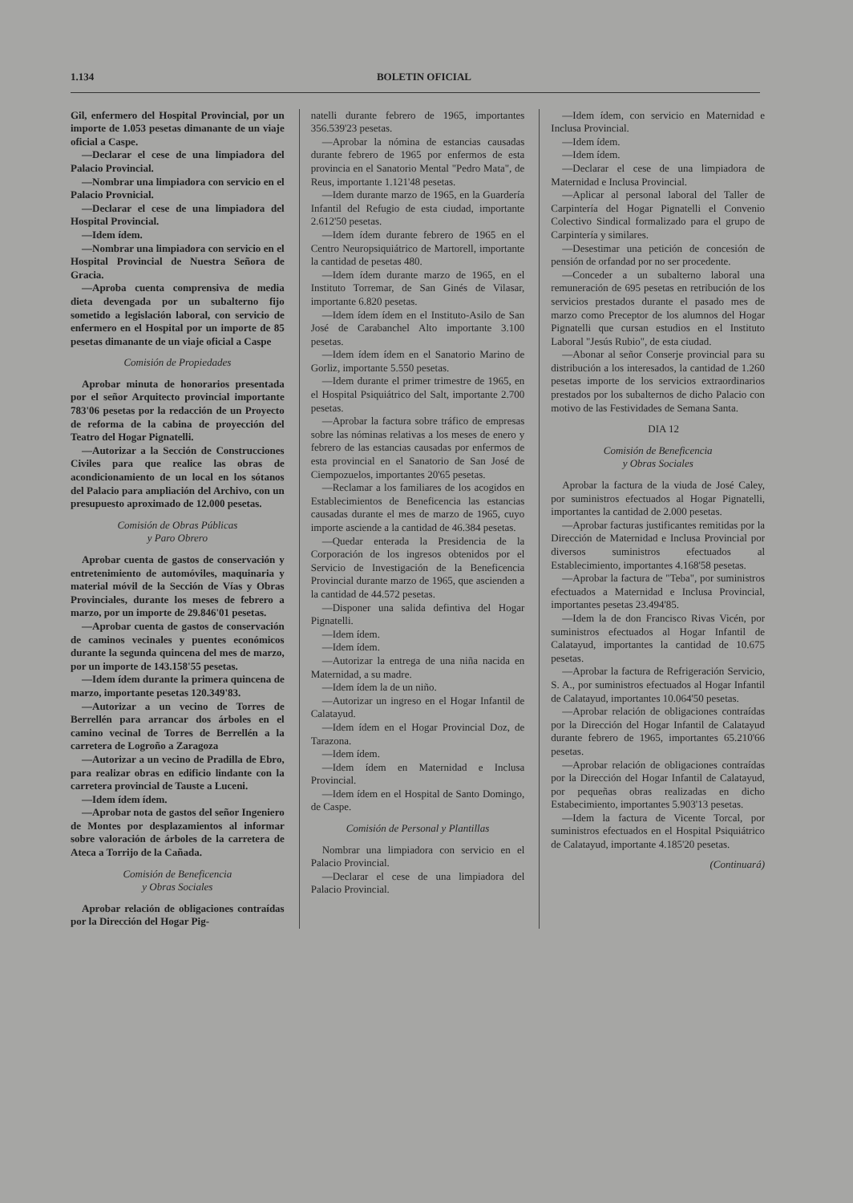1.134 BOLETIN OFICIAL
Gil, enfermero del Hospital Provincial, por un importe de 1.053 pesetas dimanante de un viaje oficial a Caspe.
—Declarar el cese de una limpiadora del Palacio Provincial.
—Nombrar una limpiadora con servicio en el Palacio Provnicial.
—Declarar el cese de una limpiadora del Hospital Provincial.
—Idem ídem.
—Nombrar una limpiadora con servicio en el Hospital Provincial de Nuestra Señora de Gracia.
—Aproba cuenta comprensiva de media dieta devengada por un subalterno fijo sometido a legislación laboral, con servicio de enfermero en el Hospital por un importe de 85 pesetas dimanante de un viaje oficial a Caspe
Comisión de Propiedades
Aprobar minuta de honorarios presentada por el señor Arquitecto provincial importante 783'06 pesetas por la redacción de un Proyecto de reforma de la cabina de proyección del Teatro del Hogar Pignatelli.
—Autorizar a la Sección de Construcciones Civiles para que realice las obras de acondicionamiento de un local en los sótanos del Palacio para ampliación del Archivo, con un presupuesto aproximado de 12.000 pesetas.
Comisión de Obras Públicas
y Paro Obrero
Aprobar cuenta de gastos de conservación y entretenimiento de automóviles, maquinaria y material móvil de la Sección de Vías y Obras Provinciales, durante los meses de febrero a marzo, por un importe de 29.846'01 pesetas.
—Aprobar cuenta de gastos de conservación de caminos vecinales y puentes económicos durante la segunda quincena del mes de marzo, por un importe de 143.158'55 pesetas.
—Idem ídem durante la primera quincena de marzo, importante pesetas 120.349'83.
—Autorizar a un vecino de Torres de Berrellén para arrancar dos árboles en el camino vecinal de Torres de Berrellén a la carretera de Logroño a Zaragoza
—Autorizar a un vecino de Pradilla de Ebro, para realizar obras en edificio lindante con la carretera provincial de Tauste a Luceni.
—Idem ídem ídem.
—Aprobar nota de gastos del señor Ingeniero de Montes por desplazamientos al informar sobre valoración de árboles de la carretera de Ateca a Torrijo de la Cañada.
Comisión de Beneficencia
y Obras Sociales
Aprobar relación de obligaciones contraídas por la Dirección del Hogar Pig-
natelli durante febrero de 1965, importantes 356.539'23 pesetas.
—Aprobar la nómina de estancias causadas durante febrero de 1965 por enfermos de esta provincia en el Sanatorio Mental "Pedro Mata", de Reus, importante 1.121'48 pesetas.
—Idem durante marzo de 1965, en la Guardería Infantil del Refugio de esta ciudad, importante 2.612'50 pesetas.
—Idem ídem durante febrero de 1965 en el Centro Neuropsiquiátrico de Martorell, importante la cantidad de pesetas 480.
—Idem ídem durante marzo de 1965, en el Instituto Torremar, de San Ginés de Vilasar, importante 6.820 pesetas.
—Idem ídem ídem en el Instituto-Asilo de San José de Carabanchel Alto importante 3.100 pesetas.
—Idem ídem ídem en el Sanatorio Marino de Gorliz, importante 5.550 pesetas.
—Idem durante el primer trimestre de 1965, en el Hospital Psiquiátrico del Salt, importante 2.700 pesetas.
—Aprobar la factura sobre tráfico de empresas sobre las nóminas relativas a los meses de enero y febrero de las estancias causadas por enfermos de esta provincial en el Sanatorio de San José de Ciempozuelos, importantes 20'65 pesetas.
—Reclamar a los familiares de los acogidos en Establecimientos de Beneficencia las estancias causadas durante el mes de marzo de 1965, cuyo importe asciende a la cantidad de 46.384 pesetas.
—Quedar enterada la Presidencia de la Corporación de los ingresos obtenidos por el Servicio de Investigación de la Beneficencia Provincial durante marzo de 1965, que ascienden a la cantidad de 44.572 pesetas.
—Disponer una salida defintiva del Hogar Pignatelli.
—Idem ídem.
—Idem ídem.
—Autorizar la entrega de una niña nacida en Maternidad, a su madre.
—Idem ídem la de un niño.
—Autorizar un ingreso en el Hogar Infantil de Calatayud.
—Idem ídem en el Hogar Provincial Doz, de Tarazona.
—Idem ídem.
—Idem ídem en Maternidad e Inclusa Provincial.
—Idem ídem en el Hospital de Santo Domingo, de Caspe.
Comisión de Personal y Plantillas
Nombrar una limpiadora con servicio en el Palacio Provincial.
—Declarar el cese de una limpiadora del Palacio Provincial.
—Idem ídem, con servicio en Maternidad e Inclusa Provincial.
—Idem ídem.
—Idem ídem.
—Declarar el cese de una limpiadora de Maternidad e Inclusa Provincial.
—Aplicar al personal laboral del Taller de Carpintería del Hogar Pignatelli el Convenio Colectivo Sindical formalizado para el grupo de Carpintería y similares.
—Desestimar una petición de concesión de pensión de orfandad por no ser procedente.
—Conceder a un subalterno laboral una remuneración de 695 pesetas en retribución de los servicios prestados durante el pasado mes de marzo como Preceptor de los alumnos del Hogar Pignatelli que cursan estudios en el Instituto Laboral "Jesús Rubio", de esta ciudad.
—Abonar al señor Conserje provincial para su distribución a los interesados, la cantidad de 1.260 pesetas importe de los servicios extraordinarios prestados por los subalternos de dicho Palacio con motivo de las Festividades de Semana Santa.
DIA 12
Comisión de Beneficencia
y Obras Sociales
Aprobar la factura de la viuda de José Caley, por suministros efectuados al Hogar Pignatelli, importantes la cantidad de 2.000 pesetas.
—Aprobar facturas justificantes remitidas por la Dirección de Maternidad e Inclusa Provincial por diversos suministros efectuados al Establecimiento, importantes 4.168'58 pesetas.
—Aprobar la factura de "Teba", por suministros efectuados a Maternidad e Inclusa Provincial, importantes pesetas 23.494'85.
—Idem la de don Francisco Rivas Vicén, por suministros efectuados al Hogar Infantil de Calatayud, importantes la cantidad de 10.675 pesetas.
—Aprobar la factura de Refrigeración Servicio, S. A., por suministros efectuados al Hogar Infantil de Calatayud, importantes 10.064'50 pesetas.
—Aprobar relación de obligaciones contraídas por la Dirección del Hogar Infantil de Calatayud durante febrero de 1965, importantes 65.210'66 pesetas.
—Aprobar relación de obligaciones contraídas por la Dirección del Hogar Infantil de Calatayud, por pequeñas obras realizadas en dicho Estabecimiento, importantes 5.903'13 pesetas.
—Idem la factura de Vicente Torcal, por suministros efectuados en el Hospital Psiquiátrico de Calatayud, importante 4.185'20 pesetas.
(Continuará)